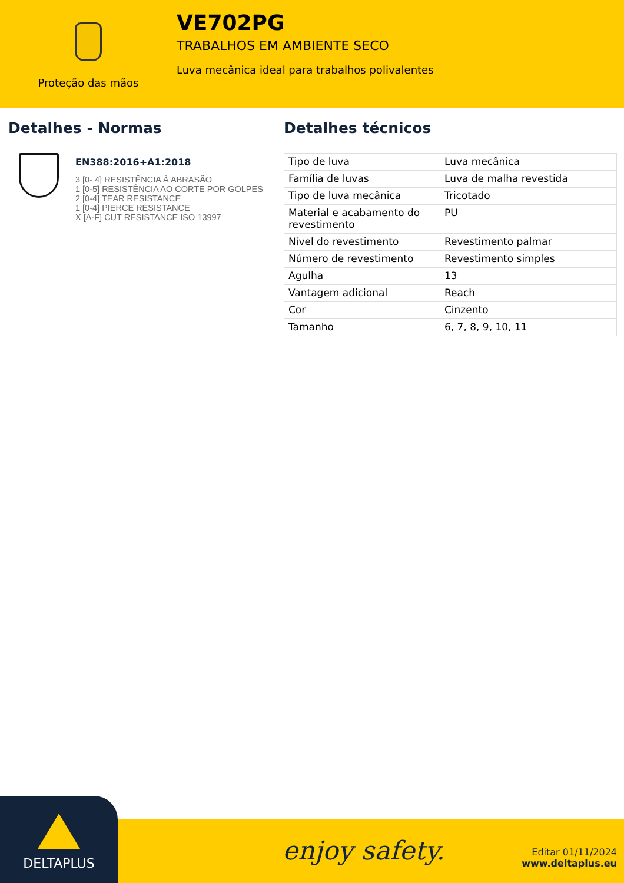Proteção das mãos
VE702PG
TRABALHOS EM AMBIENTE SECO
Luva mecânica ideal para trabalhos polivalentes
Detalhes - Normas
EN388:2016+A1:2018
3 [0- 4] RESISTÊNCIA À ABRASÃO
1 [0-5] RESISTÊNCIA AO CORTE POR GOLPES
2 [0-4] TEAR RESISTANCE
1 [0-4] PIERCE RESISTANCE
X [A-F] CUT RESISTANCE ISO 13997
Detalhes técnicos
| Tipo de luva | Luva mecânica |
| Família de luvas | Luva de malha revestida |
| Tipo de luva mecânica | Tricotado |
| Material e acabamento do revestimento | PU |
| Nível do revestimento | Revestimento palmar |
| Número de revestimento | Revestimento simples |
| Agulha | 13 |
| Vantagem adicional | Reach |
| Cor | Cinzento |
| Tamanho | 6, 7, 8, 9, 10, 11 |
DELTAPLUS
enjoy safety.
Editar 01/11/2024
www.deltaplus.eu